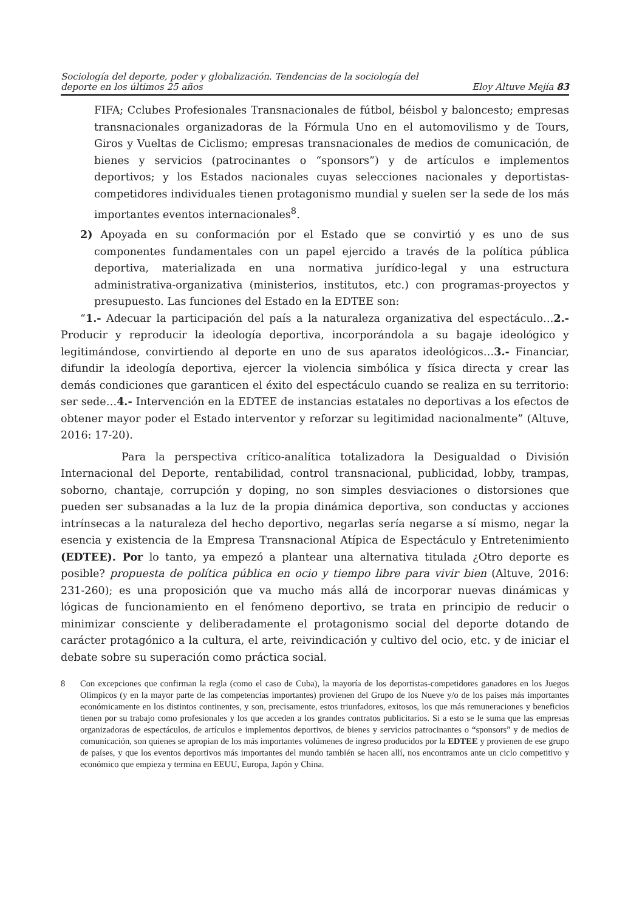Sociología del deporte, poder y globalización. Tendencias de la sociología del
deporte en los últimos 25 años
Eloy Altuve Mejía 83
FIFA; Cclubes Profesionales Transnacionales de fútbol, béisbol y baloncesto; empresas transnacionales organizadoras de la Fórmula Uno en el automovilismo y de Tours, Giros y Vueltas de Ciclismo; empresas transnacionales de medios de comunicación, de bienes y servicios (patrocinantes o “sponsors”) y de artículos e implementos deportivos; y los Estados nacionales cuyas selecciones nacionales y deportistas-competidores individuales tienen protagonismo mundial y suelen ser la sede de los más importantes eventos internacionales<sup>8</sup>.
2) Apoyada en su conformación por el Estado que se convirtió y es uno de sus componentes fundamentales con un papel ejercido a través de la política pública deportiva, materializada en una normativa jurídico-legal y una estructura administrativa-organizativa (ministerios, institutos, etc.) con programas-proyectos y presupuesto. Las funciones del Estado en la EDTEE son:
“1.- Adecuar la participación del país a la naturaleza organizativa del espectáculo…2.- Producir y reproducir la ideología deportiva, incorporándola a su bagaje ideológico y legitimándose, convirtiendo al deporte en uno de sus aparatos ideológicos…3.- Financiar, difundir la ideología deportiva, ejercer la violencia simbólica y física directa y crear las demás condiciones que garanticen el éxito del espectáculo cuando se realiza en su territorio: ser sede…4.- Intervención en la EDTEE de instancias estatales no deportivas a los efectos de obtener mayor poder el Estado interventor y reforzar su legitimidad nacionalmente” (Altuve, 2016: 17-20).
Para la perspectiva crítico-analítica totalizadora la Desigualdad o División Internacional del Deporte, rentabilidad, control transnacional, publicidad, lobby, trampas, soborno, chantaje, corrupción y doping, no son simples desviaciones o distorsiones que pueden ser subsanadas a la luz de la propia dinámica deportiva, son conductas y acciones intrínsecas a la naturaleza del hecho deportivo, negarlas sería negarse a sí mismo, negar la esencia y existencia de la Empresa Transnacional Atípica de Espectáculo y Entretenimiento (EDTEE). Por lo tanto, ya empezó a plantear una alternativa titulada ¿Otro deporte es posible? propuesta de política pública en ocio y tiempo libre para vivir bien (Altuve, 2016: 231-260); es una proposición que va mucho más allá de incorporar nuevas dinámicas y lógicas de funcionamiento en el fenómeno deportivo, se trata en principio de reducir o minimizar consciente y deliberadamente el protagonismo social del deporte dotando de carácter protagónico a la cultura, el arte, reivindicación y cultivo del ocio, etc. y de iniciar el debate sobre su superación como práctica social.
8 Con excepciones que confirman la regla (como el caso de Cuba), la mayoría de los deportistas-competidores ganadores en los Juegos Olímpicos (y en la mayor parte de las competencias importantes) provienen del Grupo de los Nueve y/o de los países más importantes económicamente en los distintos continentes, y son, precisamente, estos triunfadores, exitosos, los que más remuneraciones y beneficios tienen por su trabajo como profesionales y los que acceden a los grandes contratos publicitarios. Si a esto se le suma que las empresas organizadoras de espectáculos, de artículos e implementos deportivos, de bienes y servicios patrocinantes o “sponsors” y de medios de comunicación, son quienes se apropian de los más importantes volúmenes de ingreso producidos por la EDTEE y provienen de ese grupo de países, y que los eventos deportivos más importantes del mundo también se hacen allí, nos encontramos ante un ciclo competitivo y económico que empieza y termina en EEUU, Europa, Japón y China.